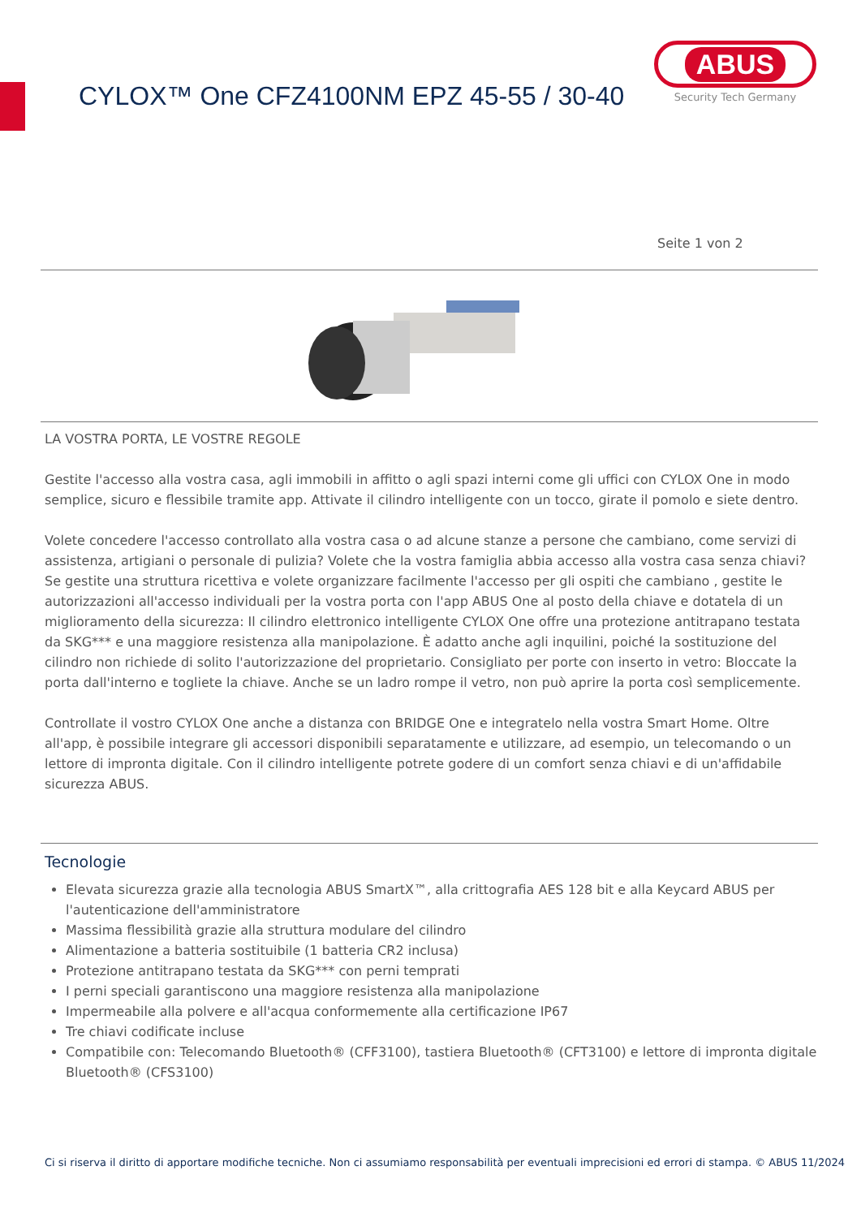CYLOX™ One CFZ4100NM EPZ 45-55 / 30-40
ABUS
Security Tech Germany
Seite 1 von 2
LA VOSTRA PORTA, LE VOSTRE REGOLE
Gestite l'accesso alla vostra casa, agli immobili in affitto o agli spazi interni come gli uffici con CYLOX One in modo semplice, sicuro e flessibile tramite app. Attivate il cilindro intelligente con un tocco, girate il pomolo e siete dentro.
Volete concedere l'accesso controllato alla vostra casa o ad alcune stanze a persone che cambiano, come servizi di assistenza, artigiani o personale di pulizia? Volete che la vostra famiglia abbia accesso alla vostra casa senza chiavi? Se gestite una struttura ricettiva e volete organizzare facilmente l'accesso per gli ospiti che cambiano , gestite le autorizzazioni all'accesso individuali per la vostra porta con l'app ABUS One al posto della chiave e dotatela di un miglioramento della sicurezza: Il cilindro elettronico intelligente CYLOX One offre una protezione antitrapano testata da SKG*** e una maggiore resistenza alla manipolazione. È adatto anche agli inquilini, poiché la sostituzione del cilindro non richiede di solito l'autorizzazione del proprietario. Consigliato per porte con inserto in vetro: Bloccate la porta dall'interno e togliete la chiave. Anche se un ladro rompe il vetro, non può aprire la porta così semplicemente.
Controllate il vostro CYLOX One anche a distanza con BRIDGE One e integratelo nella vostra Smart Home. Oltre all'app, è possibile integrare gli accessori disponibili separatamente e utilizzare, ad esempio, un telecomando o un lettore di impronta digitale. Con il cilindro intelligente potrete godere di un comfort senza chiavi e di un'affidabile sicurezza ABUS.
Tecnologie
Elevata sicurezza grazie alla tecnologia ABUS SmartX™, alla crittografia AES 128 bit e alla Keycard ABUS per l'autenticazione dell'amministratore
Massima flessibilità grazie alla struttura modulare del cilindro
Alimentazione a batteria sostituibile (1 batteria CR2 inclusa)
Protezione antitrapano testata da SKG*** con perni temprati
I perni speciali garantiscono una maggiore resistenza alla manipolazione
Impermeabile alla polvere e all'acqua conformemente alla certificazione IP67
Tre chiavi codificate incluse
Compatibile con: Telecomando Bluetooth® (CFF3100), tastiera Bluetooth® (CFT3100) e lettore di impronta digitale Bluetooth® (CFS3100)
Ci si riserva il diritto di apportare modifiche tecniche. Non ci assumiamo responsabilità per eventuali imprecisioni ed errori di stampa. © ABUS 11/2024